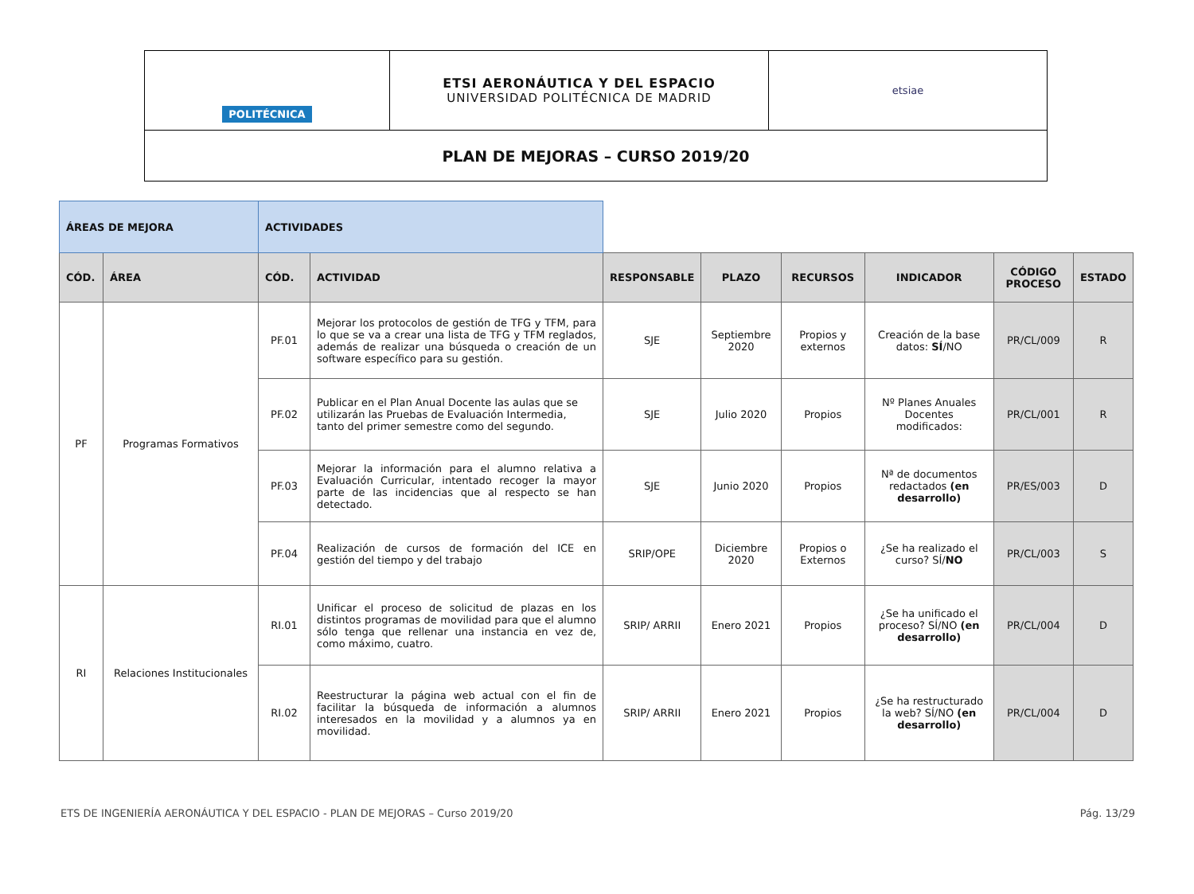| POLITÉCNICA | ETSI AERONÁUTICA Y DEL ESPACIO UNIVERSIDAD POLITÉCNICA DE MADRID | etsiae |
| PLAN DE MEJORAS – CURSO 2019/20 | | |
| ÁREAS DE MEJORA | | ACTIVIDADES | | | | | | | |
| CÓD. | ÁREA | CÓD. | ACTIVIDAD | RESPONSABLE | PLAZO | RECURSOS | INDICADOR | CÓDIGO PROCESO | ESTADO |
| PF | Programas Formativos | PF.01 | Mejorar los protocolos de gestión de TFG y TFM, para lo que se va a crear una lista de TFG y TFM reglados, además de realizar una búsqueda o creación de un software específico para su gestión. | SJE | Septiembre 2020 | Propios y externos | Creación de la base datos: SÍ /NO | PR/CL/009 | R |
| | | PF.02 | Publicar en el Plan Anual Docente las aulas que se utilizarán las Pruebas de Evaluación Intermedia, tanto del primer semestre como del segundo. | SJE | Julio 2020 | Propios | Nº Planes Anuales Docentes modificados: | PR/CL/001 | R |
| | | PF.03 | Mejorar la información para el alumno relativa a Evaluación Curricular, intentado recoger la mayor parte de las incidencias que al respecto se han detectado. | SJE | Junio 2020 | Propios | Nª de documentos redactados (en desarrollo) | PR/ES/003 | D |
| | | PF.04 | Realización de cursos de formación del ICE en gestión del tiempo y del trabajo | SRIP/OPE | Diciembre 2020 | Propios o Externos | ¿Se ha realizado el curso? SÍ/ NO | PR/CL/003 | S |
| RI | Relaciones Institucionales | RI.01 | Unificar el proceso de solicitud de plazas en los distintos programas de movilidad para que el alumno sólo tenga que rellenar una instancia en vez de, como máximo, cuatro. | SRIP/ ARRII | Enero 2021 | Propios | ¿Se ha unificado el proceso? SÍ/NO (en desarrollo) | PR/CL/004 | D |
| | | RI.02 | Reestructurar la página web actual con el fin de facilitar la búsqueda de información a alumnos interesados en la movilidad y a alumnos ya en movilidad. | SRIP/ ARRII | Enero 2021 | Propios | ¿Se ha restructurado la web? SÍ/NO (en desarrollo) | PR/CL/004 | D |
ETS DE INGENIERÍA AERONÁUTICA Y DEL ESPACIO - PLAN DE MEJORAS – Curso 2019/20 Pág. 13/29